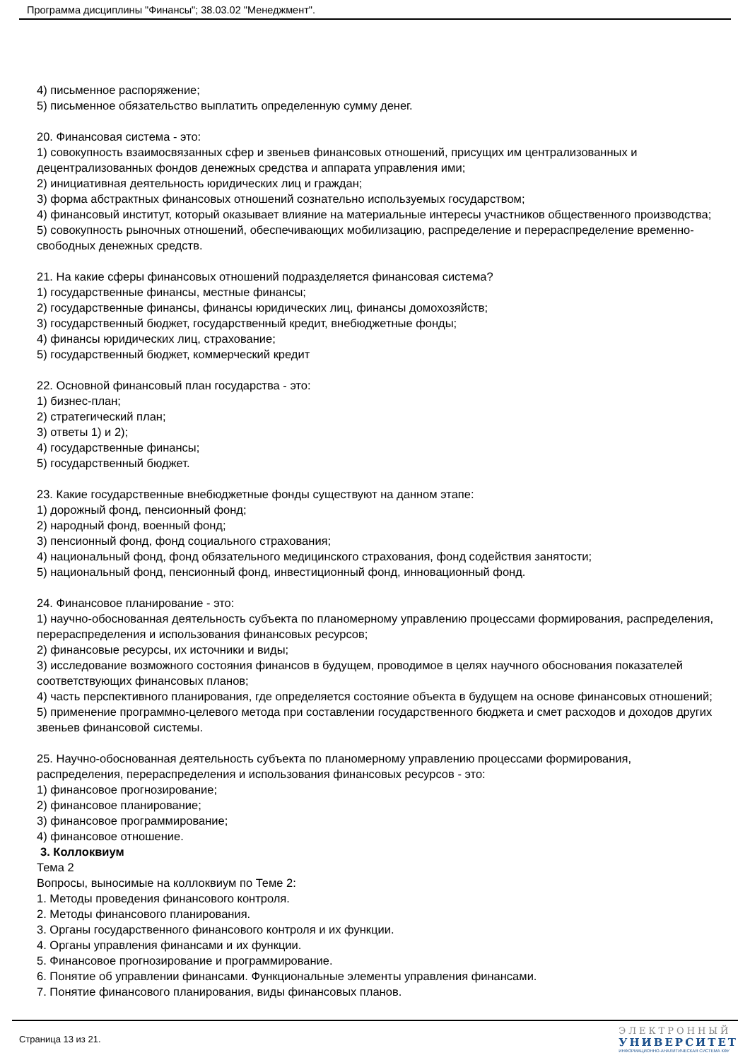Программа дисциплины "Финансы"; 38.03.02 "Менеджмент".
4) письменное распоряжение;
5) письменное обязательство выплатить определенную сумму денег.
20. Финансовая система - это:
1) совокупность взаимосвязанных сфер и звеньев финансовых отношений, присущих им централизованных и децентрализованных фондов денежных средства и аппарата управления ими;
2) инициативная деятельность юридических лиц и граждан;
3) форма абстрактных финансовых отношений сознательно используемых государством;
4) финансовый институт, который оказывает влияние на материальные интересы участников общественного производства;
5) совокупность рыночных отношений, обеспечивающих мобилизацию, распределение и перераспределение временно-свободных денежных средств.
21. На какие сферы финансовых отношений подразделяется финансовая система?
1) государственные финансы, местные финансы;
2) государственные финансы, финансы юридических лиц, финансы домохозяйств;
3) государственный бюджет, государственный кредит, внебюджетные фонды;
4) финансы юридических лиц, страхование;
5) государственный бюджет, коммерческий кредит
22. Основной финансовый план государства - это:
1) бизнес-план;
2) стратегический план;
3) ответы 1) и 2);
4) государственные финансы;
5) государственный бюджет.
23. Какие государственные внебюджетные фонды существуют на данном этапе:
1) дорожный фонд, пенсионный фонд;
2) народный фонд, военный фонд;
3) пенсионный фонд, фонд социального страхования;
4) национальный фонд, фонд обязательного медицинского страхования, фонд содействия занятости;
5) национальный фонд, пенсионный фонд, инвестиционный фонд, инновационный фонд.
24. Финансовое планирование - это:
1) научно-обоснованная деятельность субъекта по планомерному управлению процессами формирования, распределения, перераспределения и использования финансовых ресурсов;
2) финансовые ресурсы, их источники и виды;
3) исследование возможного состояния финансов в будущем, проводимое в целях научного обоснования показателей соответствующих финансовых планов;
4) часть перспективного планирования, где определяется состояние объекта в будущем на основе финансовых отношений;
5) применение программно-целевого метода при составлении государственного бюджета и смет расходов и доходов других звеньев финансовой системы.
25. Научно-обоснованная деятельность субъекта по планомерному управлению процессами формирования, распределения, перераспределения и использования финансовых ресурсов - это:
1) финансовое прогнозирование;
2) финансовое планирование;
3) финансовое программирование;
4) финансовое отношение.
3. Коллоквиум
Тема 2
Вопросы, выносимые на коллоквиум по Теме 2:
1. Методы проведения финансового контроля.
2. Методы финансового планирования.
3. Органы государственного финансового контроля и их функции.
4. Органы управления финансами и их функции.
5. Финансовое прогнозирование и программирование.
6. Понятие об управлении финансами. Функциональные элементы управления финансами.
7. Понятие финансового планирования, виды финансовых планов.
Страница 13 из 21.
ЭЛЕКТРОННЫЙ
УНИВЕРСИТЕТ
ИНФОРМАЦИОННО-АНАЛИТИЧЕСКАЯ СИСТЕМА КФУ